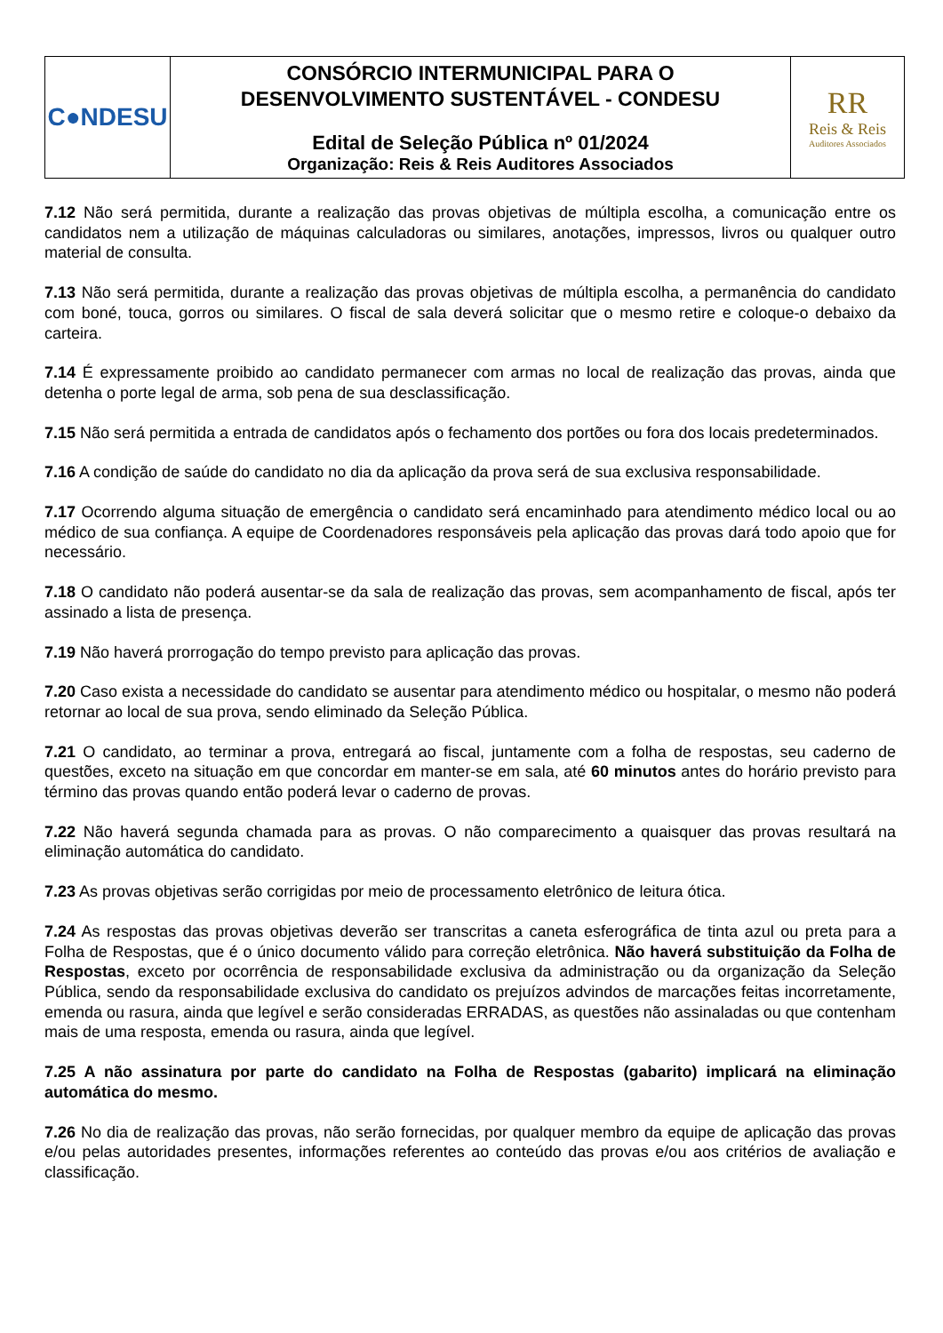| C●NDESU | CONSÓRCIO INTERMUNICIPAL PARA O DESENVOLVIMENTO SUSTENTÁVEL - CONDESU Edital de Seleção Pública nº 01/2024 Organização: Reis & Reis Auditores Associados | RR Reis & Reis Auditores Associados |
7.12 Não será permitida, durante a realização das provas objetivas de múltipla escolha, a comunicação entre os candidatos nem a utilização de máquinas calculadoras ou similares, anotações, impressos, livros ou qualquer outro material de consulta.
7.13 Não será permitida, durante a realização das provas objetivas de múltipla escolha, a permanência do candidato com boné, touca, gorros ou similares. O fiscal de sala deverá solicitar que o mesmo retire e coloque-o debaixo da carteira.
7.14 É expressamente proibido ao candidato permanecer com armas no local de realização das provas, ainda que detenha o porte legal de arma, sob pena de sua desclassificação.
7.15 Não será permitida a entrada de candidatos após o fechamento dos portões ou fora dos locais predeterminados.
7.16 A condição de saúde do candidato no dia da aplicação da prova será de sua exclusiva responsabilidade.
7.17 Ocorrendo alguma situação de emergência o candidato será encaminhado para atendimento médico local ou ao médico de sua confiança. A equipe de Coordenadores responsáveis pela aplicação das provas dará todo apoio que for necessário.
7.18 O candidato não poderá ausentar-se da sala de realização das provas, sem acompanhamento de fiscal, após ter assinado a lista de presença.
7.19 Não haverá prorrogação do tempo previsto para aplicação das provas.
7.20 Caso exista a necessidade do candidato se ausentar para atendimento médico ou hospitalar, o mesmo não poderá retornar ao local de sua prova, sendo eliminado da Seleção Pública.
7.21 O candidato, ao terminar a prova, entregará ao fiscal, juntamente com a folha de respostas, seu caderno de questões, exceto na situação em que concordar em manter-se em sala, até 60 minutos antes do horário previsto para término das provas quando então poderá levar o caderno de provas.
7.22 Não haverá segunda chamada para as provas. O não comparecimento a quaisquer das provas resultará na eliminação automática do candidato.
7.23 As provas objetivas serão corrigidas por meio de processamento eletrônico de leitura ótica.
7.24 As respostas das provas objetivas deverão ser transcritas a caneta esferográfica de tinta azul ou preta para a Folha de Respostas, que é o único documento válido para correção eletrônica. Não haverá substituição da Folha de Respostas, exceto por ocorrência de responsabilidade exclusiva da administração ou da organização da Seleção Pública, sendo da responsabilidade exclusiva do candidato os prejuízos advindos de marcações feitas incorretamente, emenda ou rasura, ainda que legível e serão consideradas ERRADAS, as questões não assinaladas ou que contenham mais de uma resposta, emenda ou rasura, ainda que legível.
7.25 A não assinatura por parte do candidato na Folha de Respostas (gabarito) implicará na eliminação automática do mesmo.
7.26 No dia de realização das provas, não serão fornecidas, por qualquer membro da equipe de aplicação das provas e/ou pelas autoridades presentes, informações referentes ao conteúdo das provas e/ou aos critérios de avaliação e classificação.